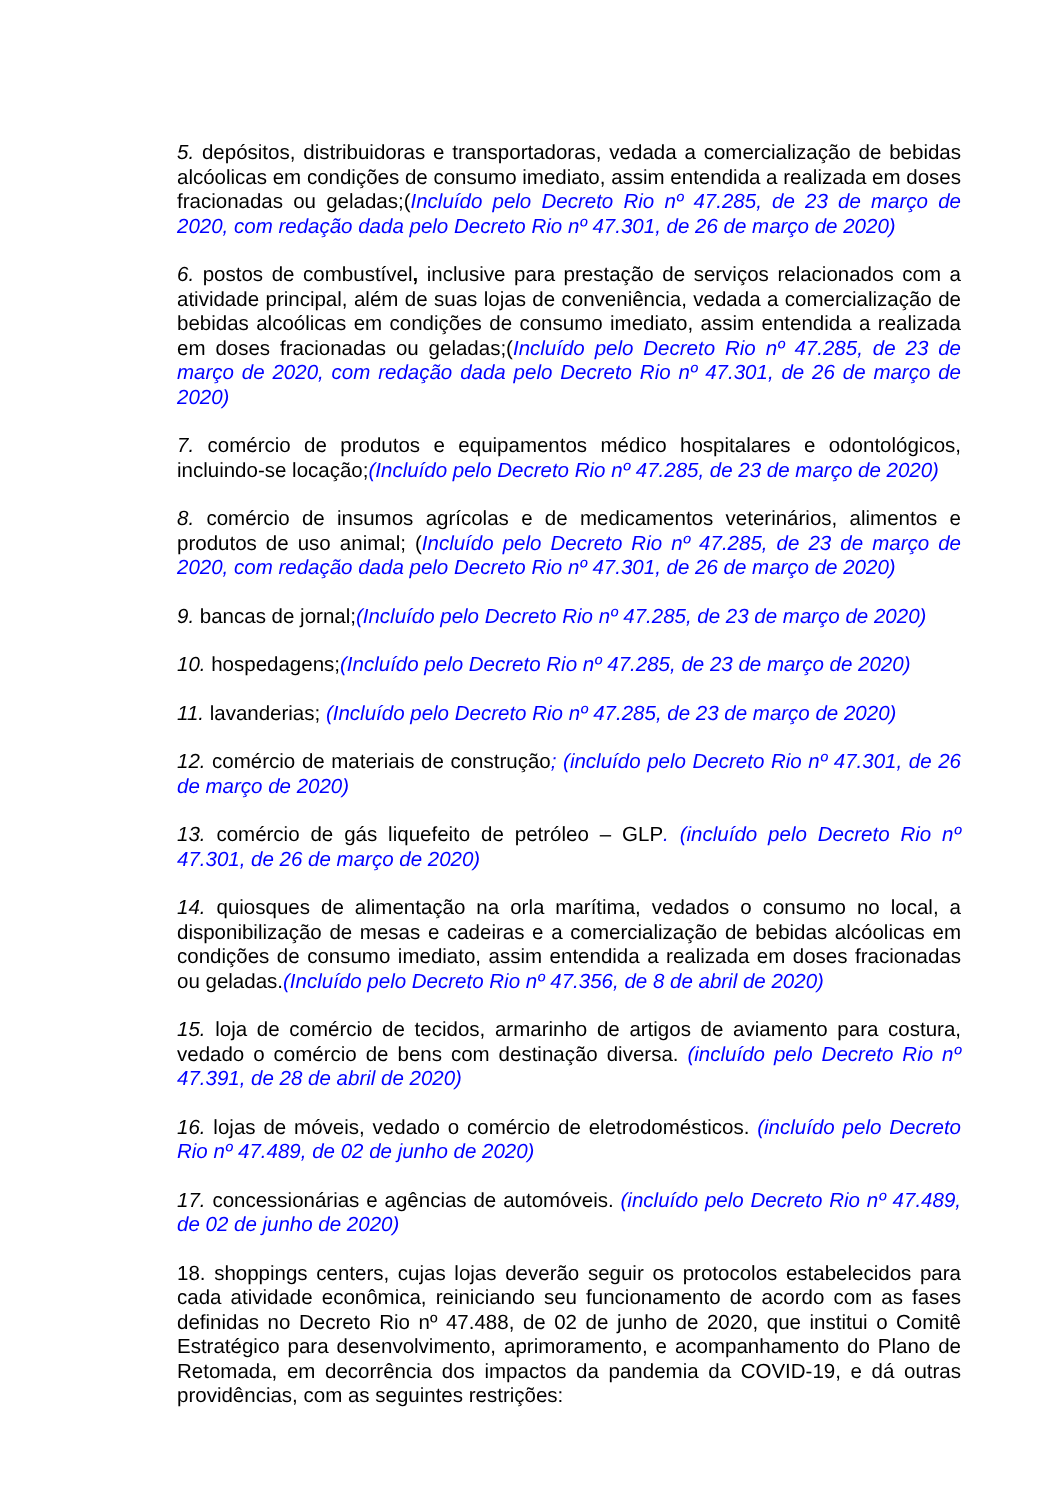5. depósitos, distribuidoras e transportadoras, vedada a comercialização de bebidas alcóolicas em condições de consumo imediato, assim entendida a realizada em doses fracionadas ou geladas;(Incluído pelo Decreto Rio nº 47.285, de 23 de março de 2020, com redação dada pelo Decreto Rio nº 47.301, de 26 de março de 2020)
6. postos de combustível, inclusive para prestação de serviços relacionados com a atividade principal, além de suas lojas de conveniência, vedada a comercialização de bebidas alcoólicas em condições de consumo imediato, assim entendida a realizada em doses fracionadas ou geladas;(Incluído pelo Decreto Rio nº 47.285, de 23 de março de 2020, com redação dada pelo Decreto Rio nº 47.301, de 26 de março de 2020)
7. comércio de produtos e equipamentos médico hospitalares e odontológicos, incluindo-se locação;(Incluído pelo Decreto Rio nº 47.285, de 23 de março de 2020)
8. comércio de insumos agrícolas e de medicamentos veterinários, alimentos e produtos de uso animal; (Incluído pelo Decreto Rio nº 47.285, de 23 de março de 2020, com redação dada pelo Decreto Rio nº 47.301, de 26 de março de 2020)
9. bancas de jornal;(Incluído pelo Decreto Rio nº 47.285, de 23 de março de 2020)
10. hospedagens;(Incluído pelo Decreto Rio nº 47.285, de 23 de março de 2020)
11. lavanderias; (Incluído pelo Decreto Rio nº 47.285, de 23 de março de 2020)
12. comércio de materiais de construção; (incluído pelo Decreto Rio nº 47.301, de 26 de março de 2020)
13. comércio de gás liquefeito de petróleo – GLP. (incluído pelo Decreto Rio nº 47.301, de 26 de março de 2020)
14. quiosques de alimentação na orla marítima, vedados o consumo no local, a disponibilização de mesas e cadeiras e a comercialização de bebidas alcóolicas em condições de consumo imediato, assim entendida a realizada em doses fracionadas ou geladas.(Incluído pelo Decreto Rio nº 47.356, de 8 de abril de 2020)
15. loja de comércio de tecidos, armarinho de artigos de aviamento para costura, vedado o comércio de bens com destinação diversa. (incluído pelo Decreto Rio nº 47.391, de 28 de abril de 2020)
16. lojas de móveis, vedado o comércio de eletrodomésticos. (incluído pelo Decreto Rio nº 47.489, de 02 de junho de 2020)
17. concessionárias e agências de automóveis. (incluído pelo Decreto Rio nº 47.489, de 02 de junho de 2020)
18. shoppings centers, cujas lojas deverão seguir os protocolos estabelecidos para cada atividade econômica, reiniciando seu funcionamento de acordo com as fases definidas no Decreto Rio nº 47.488, de 02 de junho de 2020, que institui o Comitê Estratégico para desenvolvimento, aprimoramento, e acompanhamento do Plano de Retomada, em decorrência dos impactos da pandemia da COVID-19, e dá outras providências, com as seguintes restrições: